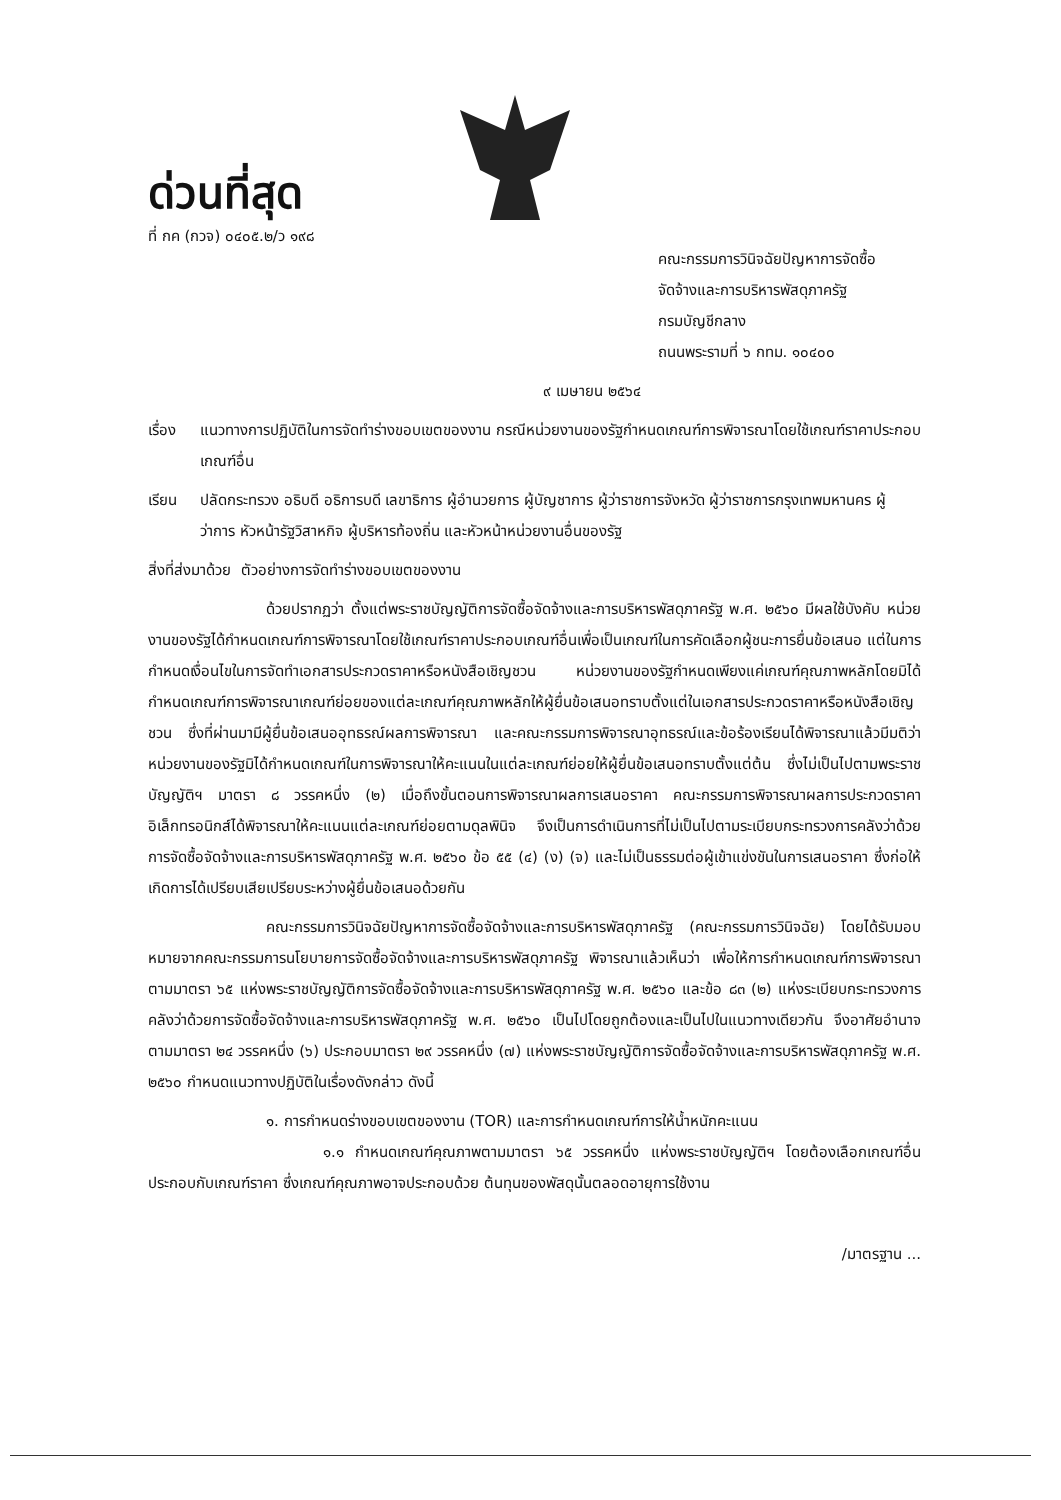ด่วนที่สุด
ที่ กค (กวจ) ๐๔๐๕.๒/ว ๑๙๘
คณะกรรมการวินิจฉัยปัญหาการจัดซื้อ
จัดจ้างและการบริหารพัสดุภาครัฐ
กรมบัญชีกลาง
ถนนพระรามที่ ๖ กทม. ๑๐๔๐๐
๙ เมษายน ๒๕๖๔
เรื่อง
แนวทางการปฏิบัติในการจัดทำร่างขอบเขตของงาน กรณีหน่วยงานของรัฐกำหนดเกณฑ์การพิจารณาโดยใช้เกณฑ์ราคาประกอบเกณฑ์อื่น
เรียน ปลัดกระทรวง อธิบดี อธิการบดี เลขาธิการ ผู้อำนวยการ ผู้บัญชาการ ผู้ว่าราชการจังหวัด ผู้ว่าราชการกรุงเทพมหานคร ผู้ว่าการ หัวหน้ารัฐวิสาหกิจ ผู้บริหารท้องถิ่น และหัวหน้าหน่วยงานอื่นของรัฐ
สิ่งที่ส่งมาด้วย ตัวอย่างการจัดทำร่างขอบเขตของงาน
ด้วยปรากฏว่า ตั้งแต่พระราชบัญญัติการจัดซื้อจัดจ้างและการบริหารพัสดุภาครัฐ พ.ศ. ๒๕๖๐ มีผลใช้บังคับ หน่วยงานของรัฐได้กำหนดเกณฑ์การพิจารณาโดยใช้เกณฑ์ราคาประกอบเกณฑ์อื่นเพื่อเป็นเกณฑ์ในการคัดเลือกผู้ชนะการยื่นข้อเสนอ แต่ในการกำหนดเงื่อนไขในการจัดทำเอกสารประกวดราคาหรือหนังสือเชิญชวน หน่วยงานของรัฐกำหนดเพียงแค่เกณฑ์คุณภาพหลักโดยมิได้กำหนดเกณฑ์การพิจารณาเกณฑ์ย่อยของแต่ละเกณฑ์คุณภาพหลักให้ผู้ยื่นข้อเสนอทราบตั้งแต่ในเอกสารประกวดราคาหรือหนังสือเชิญชวน ซึ่งที่ผ่านมามีผู้ยื่นข้อเสนออุทธรณ์ผลการพิจารณา และคณะกรรมการพิจารณาอุทธรณ์และข้อร้องเรียนได้พิจารณาแล้วมีมติว่า หน่วยงานของรัฐมิได้กำหนดเกณฑ์ในการพิจารณาให้คะแนนในแต่ละเกณฑ์ย่อยให้ผู้ยื่นข้อเสนอทราบตั้งแต่ต้น ซึ่งไม่เป็นไปตามพระราชบัญญัติฯ มาตรา ๘ วรรคหนึ่ง (๒) เมื่อถึงขั้นตอนการพิจารณาผลการเสนอราคา คณะกรรมการพิจารณาผลการประกวดราคาอิเล็กทรอนิกส์ได้พิจารณาให้คะแนนแต่ละเกณฑ์ย่อยตามดุลพินิจ จึงเป็นการดำเนินการที่ไม่เป็นไปตามระเบียบกระทรวงการคลังว่าด้วยการจัดซื้อจัดจ้างและการบริหารพัสดุภาครัฐ พ.ศ. ๒๕๖๐ ข้อ ๕๕ (๔) (ง) (จ) และไม่เป็นธรรมต่อผู้เข้าแข่งขันในการเสนอราคา ซึ่งก่อให้เกิดการได้เปรียบเสียเปรียบระหว่างผู้ยื่นข้อเสนอด้วยกัน
คณะกรรมการวินิจฉัยปัญหาการจัดซื้อจัดจ้างและการบริหารพัสดุภาครัฐ (คณะกรรมการวินิจฉัย) โดยได้รับมอบหมายจากคณะกรรมการนโยบายการจัดซื้อจัดจ้างและการบริหารพัสดุภาครัฐ พิจารณาแล้วเห็นว่า เพื่อให้การกำหนดเกณฑ์การพิจารณาตามมาตรา ๖๕ แห่งพระราชบัญญัติการจัดซื้อจัดจ้างและการบริหารพัสดุภาครัฐ พ.ศ. ๒๕๖๐ และข้อ ๘๓ (๒) แห่งระเบียบกระทรวงการคลังว่าด้วยการจัดซื้อจัดจ้างและการบริหารพัสดุภาครัฐ พ.ศ. ๒๕๖๐ เป็นไปโดยถูกต้องและเป็นไปในแนวทางเดียวกัน จึงอาศัยอำนาจตามมาตรา ๒๔ วรรคหนึ่ง (๖) ประกอบมาตรา ๒๙ วรรคหนึ่ง (๗) แห่งพระราชบัญญัติการจัดซื้อจัดจ้างและการบริหารพัสดุภาครัฐ พ.ศ. ๒๕๖๐ กำหนดแนวทางปฏิบัติในเรื่องดังกล่าว ดังนี้
๑. การกำหนดร่างขอบเขตของงาน (TOR) และการกำหนดเกณฑ์การให้น้ำหนักคะแนน
๑.๑ กำหนดเกณฑ์คุณภาพตามมาตรา ๖๕ วรรคหนึ่ง แห่งพระราชบัญญัติฯ โดยต้องเลือกเกณฑ์อื่นประกอบกับเกณฑ์ราคา ซึ่งเกณฑ์คุณภาพอาจประกอบด้วย ต้นทุนของพัสดุนั้นตลอดอายุการใช้งาน
/มาตรฐาน ...